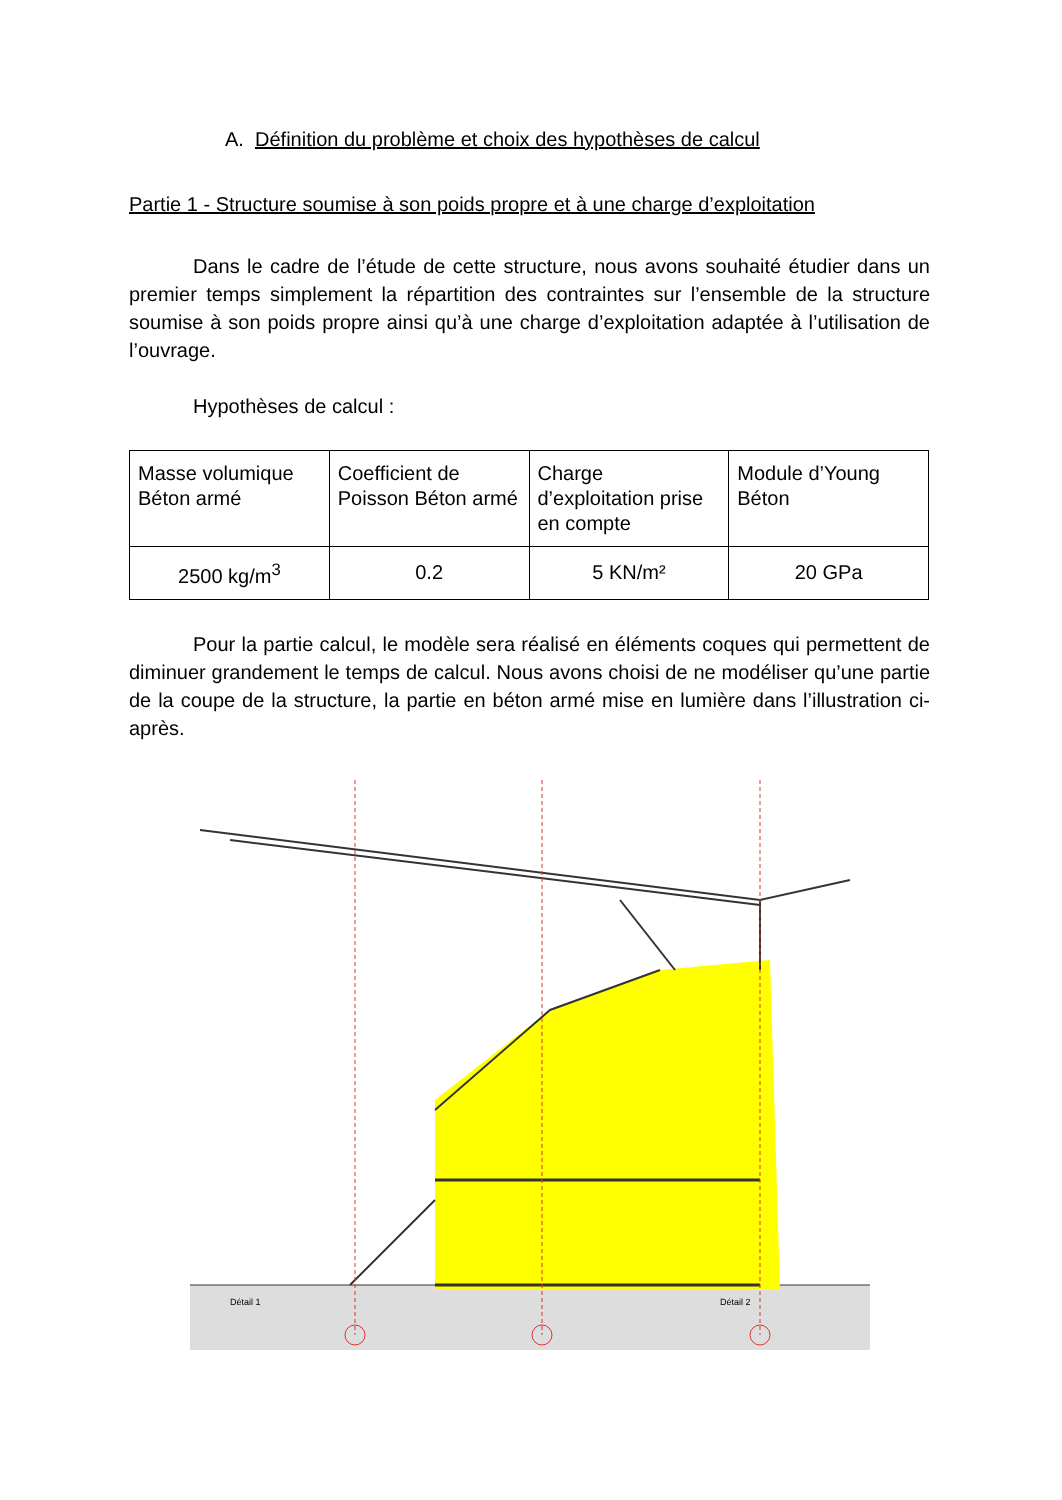A. Définition du problème et choix des hypothèses de calcul
Partie 1 - Structure soumise à son poids propre et à une charge d’exploitation
Dans le cadre de l’étude de cette structure, nous avons souhaité étudier dans un premier temps simplement la répartition des contraintes sur l’ensemble de la structure soumise à son poids propre ainsi qu’à une charge d’exploitation adaptée à l’utilisation de l’ouvrage.
Hypothèses de calcul :
| Masse volumique Béton armé | Coefficient de Poisson Béton armé | Charge d’exploitation prise en compte | Module d’Young Béton |
| 2500 kg/m<sup>3</sup> | 0.2 | 5 KN/m² | 20 GPa |
Pour la partie calcul, le modèle sera réalisé en éléments coques qui permettent de diminuer grandement le temps de calcul. Nous avons choisi de ne modéliser qu’une partie de la coupe de la structure, la partie en béton armé mise en lumière dans l’illustration ci-après.
Détail 1
Détail 2